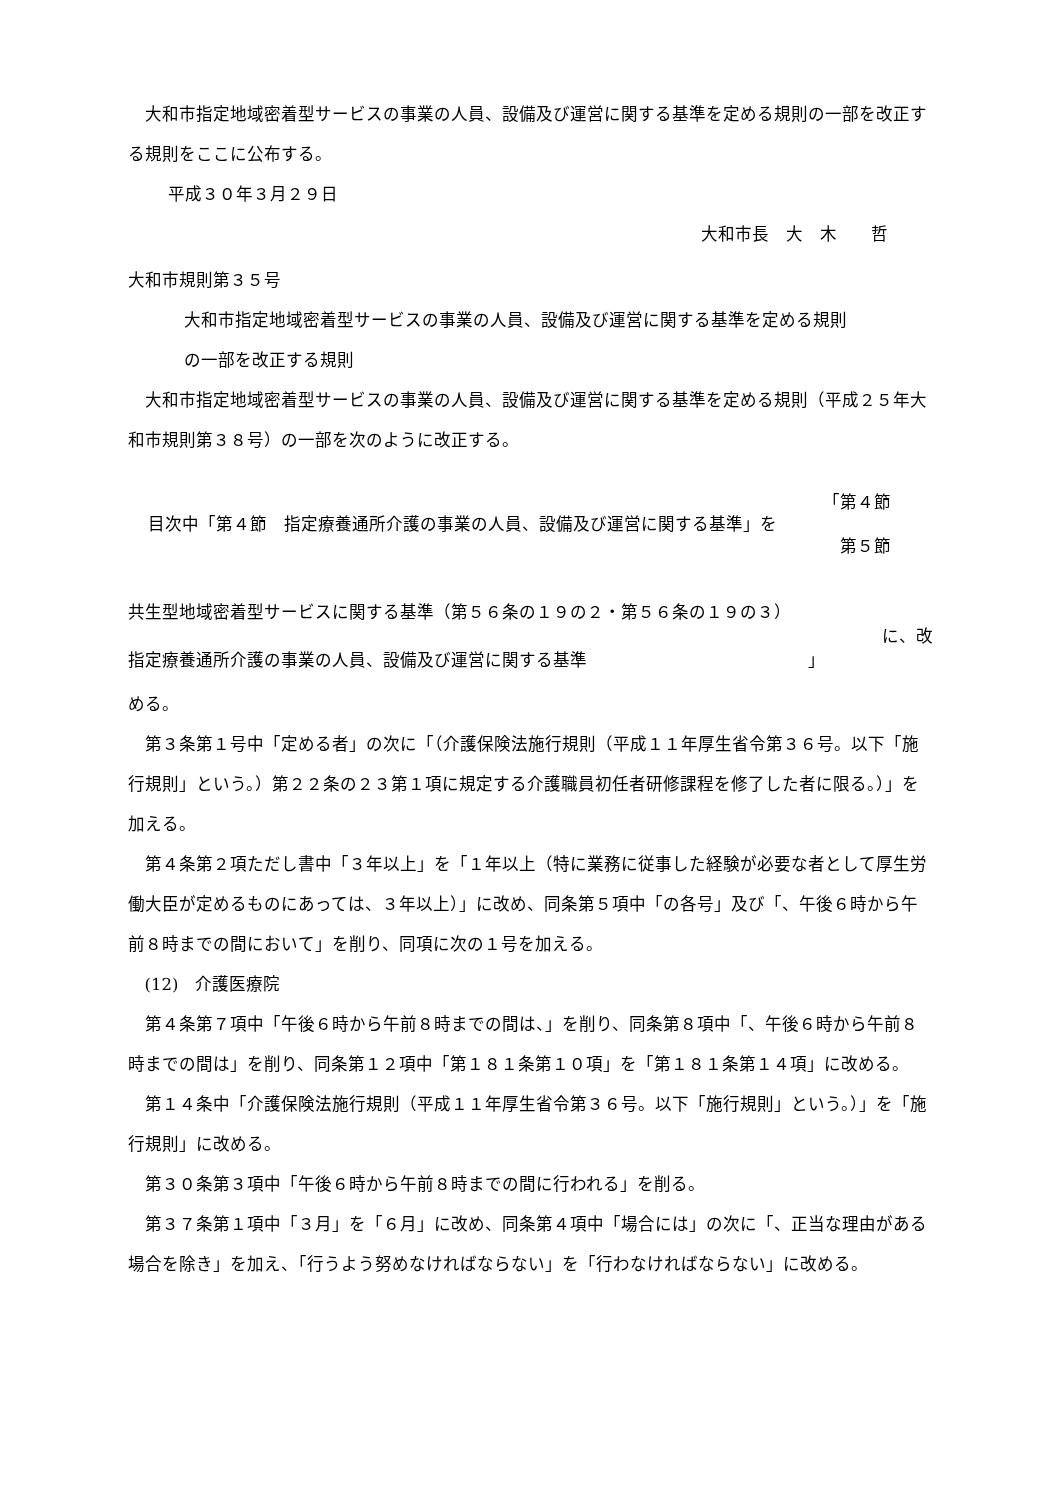大和市指定地域密着型サービスの事業の人員、設備及び運営に関する基準を定める規則の一部を改正する規則をここに公布する。
平成３０年３月２９日
大和市長　大　木　　哲
大和市規則第３５号
大和市指定地域密着型サービスの事業の人員、設備及び運営に関する基準を定める規則
の一部を改正する規則
大和市指定地域密着型サービスの事業の人員、設備及び運営に関する基準を定める規則（平成２５年大和市規則第３８号）の一部を次のように改正する。
目次中「第４節　指定療養通所介護の事業の人員、設備及び運営に関する基準」を
「第４節
　第５節
共生型地域密着型サービスに関する基準（第５６条の１９の２・第５６条の１９の３）
指定療養通所介護の事業の人員、設備及び運営に関する基準　　　　　　　　　　　　　」
に、改
める。
第３条第１号中「定める者」の次に「（介護保険法施行規則（平成１１年厚生省令第３６号。以下「施行規則」という。）第２２条の２３第１項に規定する介護職員初任者研修課程を修了した者に限る。）」を加える。
第４条第２項ただし書中「３年以上」を「１年以上（特に業務に従事した経験が必要な者として厚生労働大臣が定めるものにあっては、３年以上）」に改め、同条第５項中「の各号」及び「、午後６時から午前８時までの間において」を削り、同項に次の１号を加える。
(12)　介護医療院
第４条第７項中「午後６時から午前８時までの間は、」を削り、同条第８項中「、午後６時から午前８時までの間は」を削り、同条第１２項中「第１８１条第１０項」を「第１８１条第１４項」に改める。
第１４条中「介護保険法施行規則（平成１１年厚生省令第３６号。以下「施行規則」という。）」を「施行規則」に改める。
第３０条第３項中「午後６時から午前８時までの間に行われる」を削る。
第３７条第１項中「３月」を「６月」に改め、同条第４項中「場合には」の次に「、正当な理由がある場合を除き」を加え、「行うよう努めなければならない」を「行わなければならない」に改める。